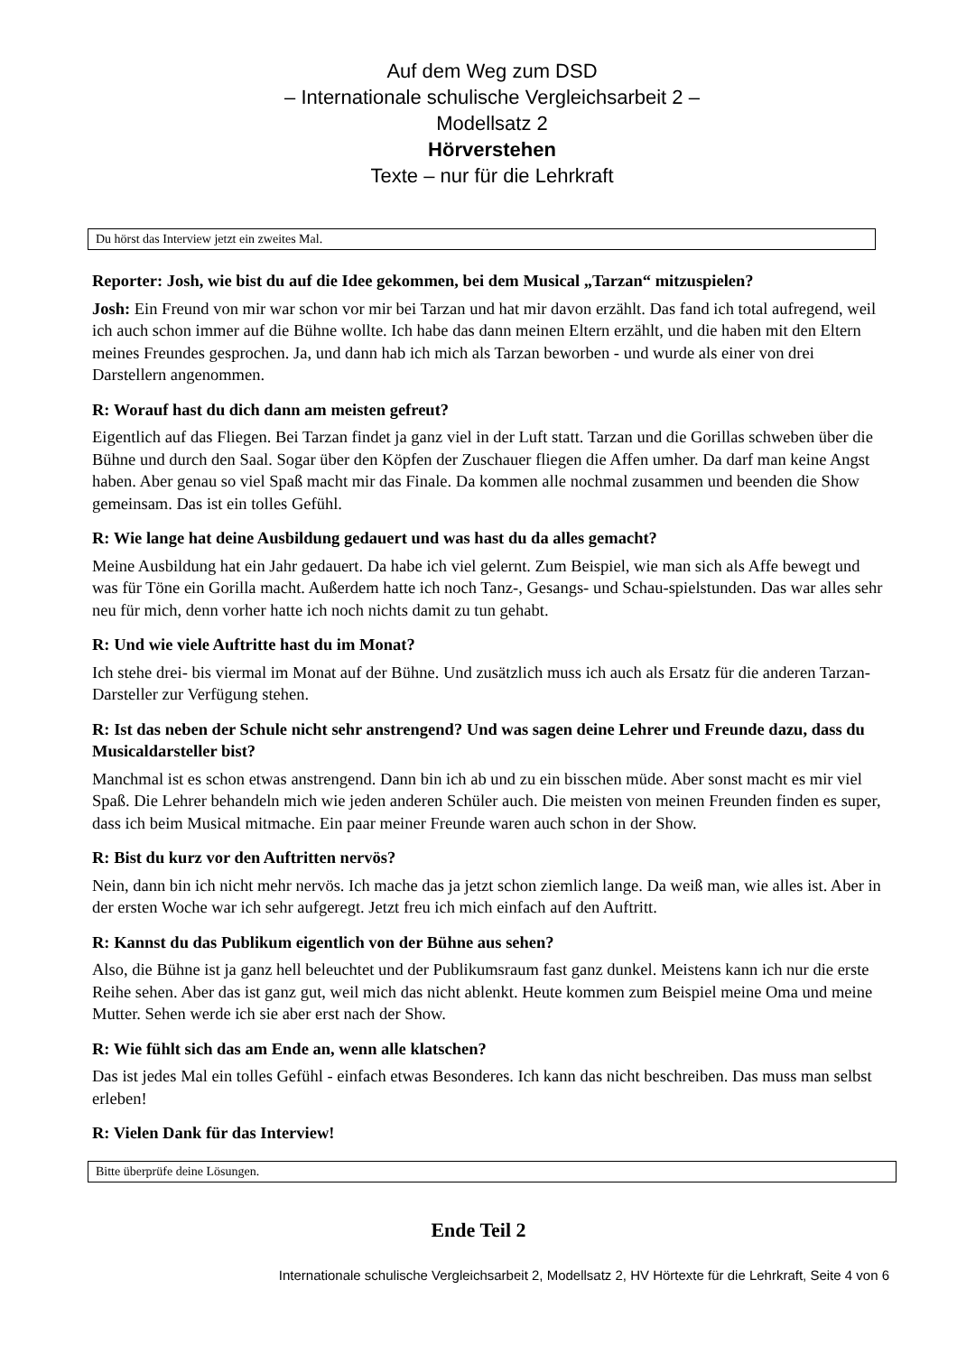Auf dem Weg zum DSD
– Internationale schulische Vergleichsarbeit 2 –
Modellsatz 2
Hörverstehen
Texte – nur für die Lehrkraft
Du hörst das Interview jetzt ein zweites Mal.
Reporter: Josh, wie bist du auf die Idee gekommen, bei dem Musical „Tarzan“ mitzuspielen?
Josh: Ein Freund von mir war schon vor mir bei Tarzan und hat mir davon erzählt. Das fand ich total aufregend, weil ich auch schon immer auf die Bühne wollte. Ich habe das dann meinen Eltern erzählt, und die haben mit den Eltern meines Freundes gesprochen. Ja, und dann hab ich mich als Tarzan beworben - und wurde als einer von drei Darstellern angenommen.
R: Worauf hast du dich dann am meisten gefreut?
Eigentlich auf das Fliegen. Bei Tarzan findet ja ganz viel in der Luft statt. Tarzan und die Gorillas schweben über die Bühne und durch den Saal. Sogar über den Köpfen der Zuschauer fliegen die Affen umher. Da darf man keine Angst haben. Aber genau so viel Spaß macht mir das Finale. Da kommen alle nochmal zusammen und beenden die Show gemeinsam. Das ist ein tolles Gefühl.
R: Wie lange hat deine Ausbildung gedauert und was hast du da alles gemacht?
Meine Ausbildung hat ein Jahr gedauert. Da habe ich viel gelernt. Zum Beispiel, wie man sich als Affe bewegt und was für Töne ein Gorilla macht. Außerdem hatte ich noch Tanz-, Gesangs- und Schau-spielstunden. Das war alles sehr neu für mich, denn vorher hatte ich noch nichts damit zu tun gehabt.
R: Und wie viele Auftritte hast du im Monat?
Ich stehe drei- bis viermal im Monat auf der Bühne. Und zusätzlich muss ich auch als Ersatz für die anderen Tarzan-Darsteller zur Verfügung stehen.
R: Ist das neben der Schule nicht sehr anstrengend? Und was sagen deine Lehrer und Freunde dazu, dass du Musicaldarsteller bist?
Manchmal ist es schon etwas anstrengend. Dann bin ich ab und zu ein bisschen müde. Aber sonst macht es mir viel Spaß. Die Lehrer behandeln mich wie jeden anderen Schüler auch. Die meisten von meinen Freunden finden es super, dass ich beim Musical mitmache. Ein paar meiner Freunde waren auch schon in der Show.
R: Bist du kurz vor den Auftritten nervös?
Nein, dann bin ich nicht mehr nervös. Ich mache das ja jetzt schon ziemlich lange. Da weiß man, wie alles ist. Aber in der ersten Woche war ich sehr aufgeregt. Jetzt freu ich mich einfach auf den Auftritt.
R: Kannst du das Publikum eigentlich von der Bühne aus sehen?
Also, die Bühne ist ja ganz hell beleuchtet und der Publikumsraum fast ganz dunkel. Meistens kann ich nur die erste Reihe sehen. Aber das ist ganz gut, weil mich das nicht ablenkt. Heute kommen zum Beispiel meine Oma und meine Mutter. Sehen werde ich sie aber erst nach der Show.
R: Wie fühlt sich das am Ende an, wenn alle klatschen?
Das ist jedes Mal ein tolles Gefühl - einfach etwas Besonderes. Ich kann das nicht beschreiben. Das muss man selbst erleben!
R: Vielen Dank für das Interview!
Bitte überprüfe deine Lösungen.
Ende Teil 2
Internationale schulische Vergleichsarbeit 2, Modellsatz 2, HV Hörtexte für die Lehrkraft, Seite 4 von 6